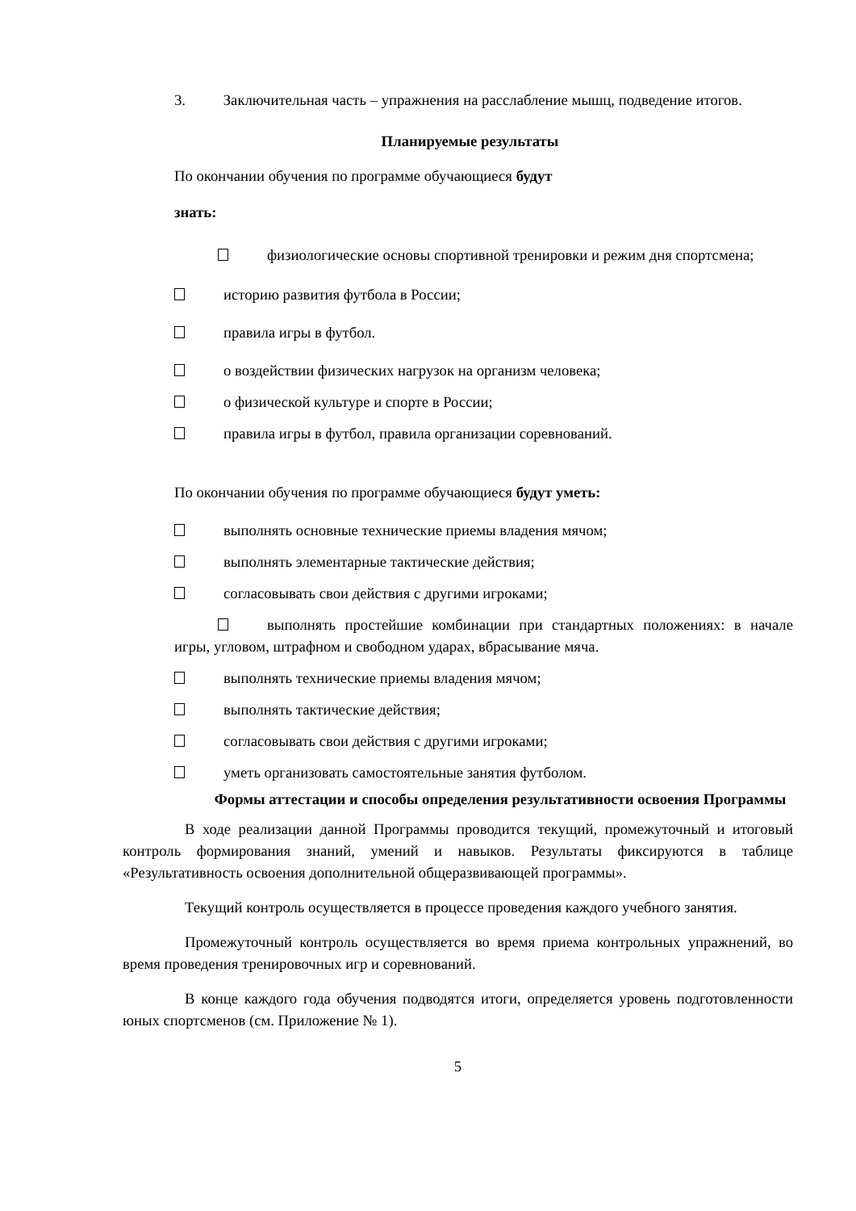3. Заключительная часть – упражнения на расслабление мышц, подведение итогов.
Планируемые результаты
По окончании обучения по программе обучающиеся будут
знать:
физиологические основы спортивной тренировки и режим дня спортсмена;
историю развития футбола в России;
правила игры в футбол.
о воздействии физических нагрузок на организм человека;
о физической культуре и спорте в России;
правила игры в футбол, правила организации соревнований.
По окончании обучения по программе обучающиеся будут уметь:
выполнять основные технические приемы владения мячом;
выполнять элементарные тактические действия;
согласовывать свои действия с другими игроками;
выполнять простейшие комбинации при стандартных положениях: в начале игры, угловом, штрафном и свободном ударах, вбрасывание мяча.
выполнять технические приемы владения мячом;
выполнять тактические действия;
согласовывать свои действия с другими игроками;
уметь организовать самостоятельные занятия футболом.
Формы аттестации и способы определения результативности освоения Программы
В ходе реализации данной Программы проводится текущий, промежуточный и итоговый контроль формирования знаний, умений и навыков. Результаты фиксируются в таблице «Результативность освоения дополнительной общеразвивающей программы».
Текущий контроль осуществляется в процессе проведения каждого учебного занятия.
Промежуточный контроль осуществляется во время приема контрольных упражнений, во время проведения тренировочных игр и соревнований.
В конце каждого года обучения подводятся итоги, определяется уровень подготовленности юных спортсменов (см. Приложение № 1).
5